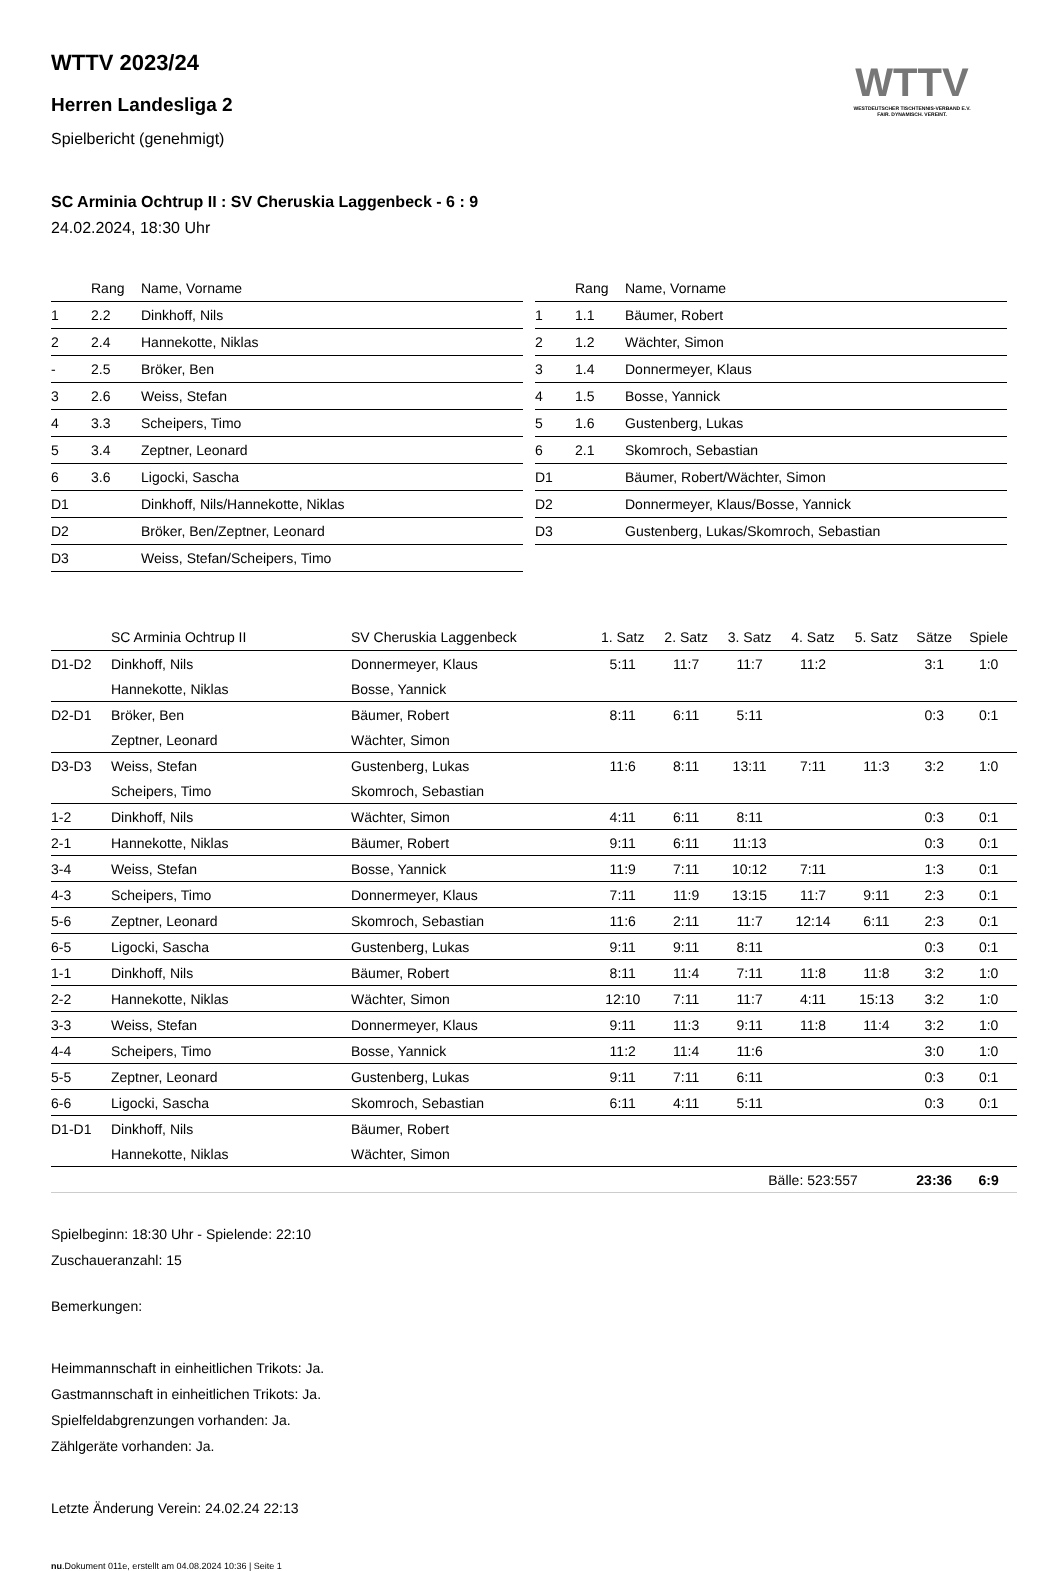WTTV
WESTDEUTSCHER TISCHTENNIS-VERBAND E.V.
FAIR. DYNAMISCH. VEREINT.
WTTV 2023/24
Herren Landesliga 2
Spielbericht (genehmigt)
SC Arminia Ochtrup II : SV Cheruskia Laggenbeck - 6 : 9
24.02.2024, 18:30 Uhr
| | Rang | Name, Vorname |
| --- | --- | --- |
| 1 | 2.2 | Dinkhoff, Nils |
| 2 | 2.4 | Hannekotte, Niklas |
| - | 2.5 | Bröker, Ben |
| 3 | 2.6 | Weiss, Stefan |
| 4 | 3.3 | Scheipers, Timo |
| 5 | 3.4 | Zeptner, Leonard |
| 6 | 3.6 | Ligocki, Sascha |
| D1 | | Dinkhoff, Nils/Hannekotte, Niklas |
| D2 | | Bröker, Ben/Zeptner, Leonard |
| D3 | | Weiss, Stefan/Scheipers, Timo |
| | Rang | Name, Vorname |
| --- | --- | --- |
| 1 | 1.1 | Bäumer, Robert |
| 2 | 1.2 | Wächter, Simon |
| 3 | 1.4 | Donnermeyer, Klaus |
| 4 | 1.5 | Bosse, Yannick |
| 5 | 1.6 | Gustenberg, Lukas |
| 6 | 2.1 | Skomroch, Sebastian |
| D1 | | Bäumer, Robert/Wächter, Simon |
| D2 | | Donnermeyer, Klaus/Bosse, Yannick |
| D3 | | Gustenberg, Lukas/Skomroch, Sebastian |
| | SC Arminia Ochtrup II | SV Cheruskia Laggenbeck | 1. Satz | 2. Satz | 3. Satz | 4. Satz | 5. Satz | Sätze | Spiele |
| --- | --- | --- | --- | --- | --- | --- | --- | --- | --- |
| D1-D2 | Dinkhoff, Nils | Donnermeyer, Klaus | 5:11 | 11:7 | 11:7 | 11:2 | | 3:1 | 1:0 |
| | Hannekotte, Niklas | Bosse, Yannick | | | | | | | |
| D2-D1 | Bröker, Ben | Bäumer, Robert | 8:11 | 6:11 | 5:11 | | | 0:3 | 0:1 |
| | Zeptner, Leonard | Wächter, Simon | | | | | | | |
| D3-D3 | Weiss, Stefan | Gustenberg, Lukas | 11:6 | 8:11 | 13:11 | 7:11 | 11:3 | 3:2 | 1:0 |
| | Scheipers, Timo | Skomroch, Sebastian | | | | | | | |
| 1-2 | Dinkhoff, Nils | Wächter, Simon | 4:11 | 6:11 | 8:11 | | | 0:3 | 0:1 |
| 2-1 | Hannekotte, Niklas | Bäumer, Robert | 9:11 | 6:11 | 11:13 | | | 0:3 | 0:1 |
| 3-4 | Weiss, Stefan | Bosse, Yannick | 11:9 | 7:11 | 10:12 | 7:11 | | 1:3 | 0:1 |
| 4-3 | Scheipers, Timo | Donnermeyer, Klaus | 7:11 | 11:9 | 13:15 | 11:7 | 9:11 | 2:3 | 0:1 |
| 5-6 | Zeptner, Leonard | Skomroch, Sebastian | 11:6 | 2:11 | 11:7 | 12:14 | 6:11 | 2:3 | 0:1 |
| 6-5 | Ligocki, Sascha | Gustenberg, Lukas | 9:11 | 9:11 | 8:11 | | | 0:3 | 0:1 |
| 1-1 | Dinkhoff, Nils | Bäumer, Robert | 8:11 | 11:4 | 7:11 | 11:8 | 11:8 | 3:2 | 1:0 |
| 2-2 | Hannekotte, Niklas | Wächter, Simon | 12:10 | 7:11 | 11:7 | 4:11 | 15:13 | 3:2 | 1:0 |
| 3-3 | Weiss, Stefan | Donnermeyer, Klaus | 9:11 | 11:3 | 9:11 | 11:8 | 11:4 | 3:2 | 1:0 |
| 4-4 | Scheipers, Timo | Bosse, Yannick | 11:2 | 11:4 | 11:6 | | | 3:0 | 1:0 |
| 5-5 | Zeptner, Leonard | Gustenberg, Lukas | 9:11 | 7:11 | 6:11 | | | 0:3 | 0:1 |
| 6-6 | Ligocki, Sascha | Skomroch, Sebastian | 6:11 | 4:11 | 5:11 | | | 0:3 | 0:1 |
| D1-D1 | Dinkhoff, Nils | Bäumer, Robert | | | | | | | |
| | Hannekotte, Niklas | Wächter, Simon | | | | | | | |
| | | | | | Bälle: 523:557 | | | 23:36 | 6:9 |
Spielbeginn: 18:30 Uhr - Spielende: 22:10
Zuschaueranzahl: 15
Bemerkungen:
Heimmannschaft in einheitlichen Trikots: Ja.
Gastmannschaft in einheitlichen Trikots: Ja.
Spielfeldabgrenzungen vorhanden: Ja.
Zählgeräte vorhanden: Ja.
Letzte Änderung Verein: 24.02.24 22:13
nu.Dokument 011e, erstellt am 04.08.2024 10:36 | Seite 1